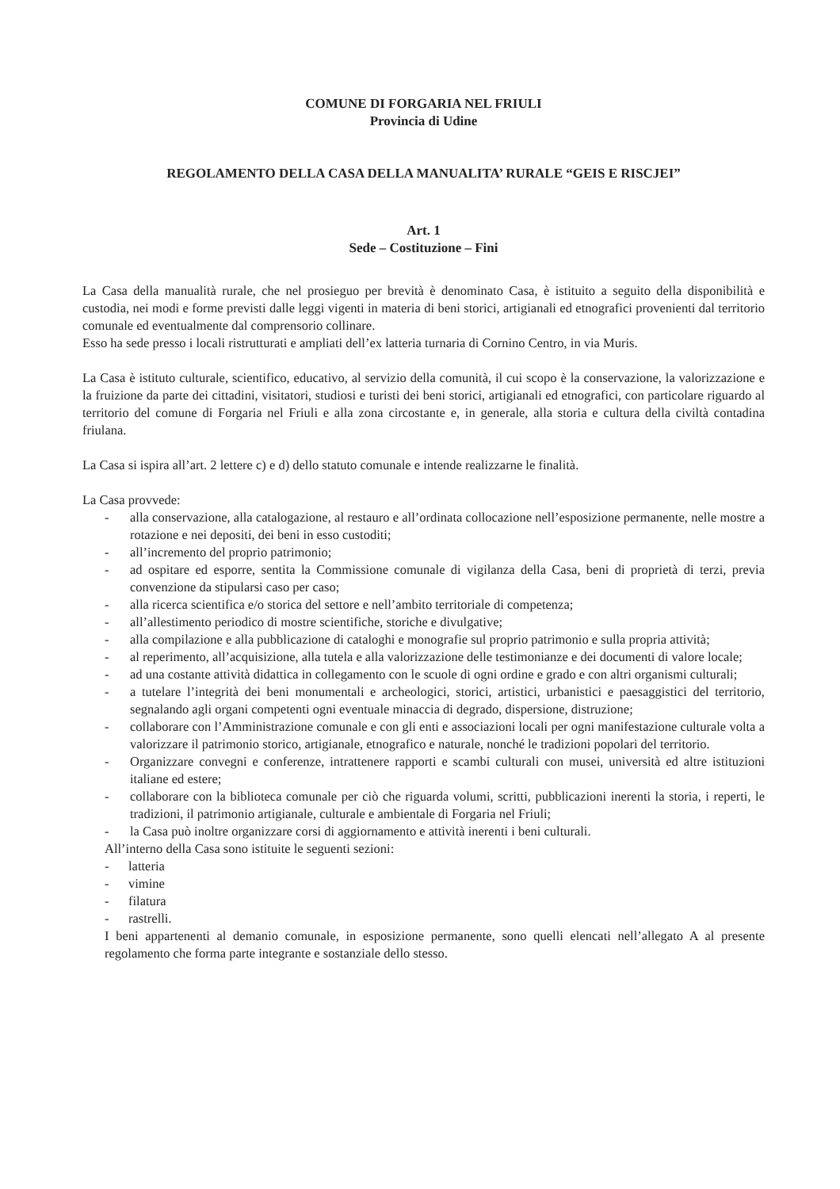COMUNE DI FORGARIA NEL FRIULI
Provincia di Udine
REGOLAMENTO DELLA CASA DELLA MANUALITA’ RURALE “GEIS E RISCJEI”
Art. 1
Sede – Costituzione – Fini
La Casa della manualità rurale, che nel prosieguo per brevità è denominato Casa, è istituito a seguito della disponibilità e custodia, nei modi e forme previsti dalle leggi vigenti in materia di beni storici, artigianali ed etnografici provenienti dal territorio comunale ed eventualmente dal comprensorio collinare.
Esso ha sede presso i locali ristrutturati e ampliati dell’ex latteria turnaria di Cornino Centro, in via Muris.
La Casa è istituto culturale, scientifico, educativo, al servizio della comunità, il cui scopo è la conservazione, la valorizzazione e la fruizione da parte dei cittadini, visitatori, studiosi e turisti dei beni storici, artigianali ed etnografici, con particolare riguardo al territorio del comune di Forgaria nel Friuli e alla zona circostante e, in generale, alla storia e cultura della civiltà contadina friulana.
La Casa si ispira all’art. 2 lettere c) e d) dello statuto comunale e intende realizzarne le finalità.
La Casa provvede:
- alla conservazione, alla catalogazione, al restauro e all’ordinata collocazione nell’esposizione permanente, nelle mostre a rotazione e nei depositi, dei beni in esso custoditi;
- all’incremento del proprio patrimonio;
- ad ospitare ed esporre, sentita la Commissione comunale di vigilanza della Casa, beni di proprietà di terzi, previa convenzione da stipularsi caso per caso;
- alla ricerca scientifica e/o storica del settore e nell’ambito territoriale di competenza;
- all’allestimento periodico di mostre scientifiche, storiche e divulgative;
- alla compilazione e alla pubblicazione di cataloghi e monografie sul proprio patrimonio e sulla propria attività;
- al reperimento, all’acquisizione, alla tutela e alla valorizzazione delle testimonianze e dei documenti di valore locale;
- ad una costante attività didattica in collegamento con le scuole di ogni ordine e grado e con altri organismi culturali;
- a tutelare l’integrità dei beni monumentali e archeologici, storici, artistici, urbanistici e paesaggistici del territorio, segnalando agli organi competenti ogni eventuale minaccia di degrado, dispersione, distruzione;
- collaborare con l’Amministrazione comunale e con gli enti e associazioni locali per ogni manifestazione culturale volta a valorizzare il patrimonio storico, artigianale, etnografico e naturale, nonché le tradizioni popolari del territorio.
- Organizzare convegni e conferenze, intrattenere rapporti e scambi culturali con musei, università ed altre istituzioni italiane ed estere;
- collaborare con la biblioteca comunale per ciò che riguarda volumi, scritti, pubblicazioni inerenti la storia, i reperti, le tradizioni, il patrimonio artigianale, culturale e ambientale di Forgaria nel Friuli;
- la Casa può inoltre organizzare corsi di aggiornamento e attività inerenti i beni culturali.
All’interno della Casa sono istituite le seguenti sezioni:
- latteria
- vimine
- filatura
- rastrelli.
I beni appartenenti al demanio comunale, in esposizione permanente, sono quelli elencati nell’allegato A al presente regolamento che forma parte integrante e sostanziale dello stesso.